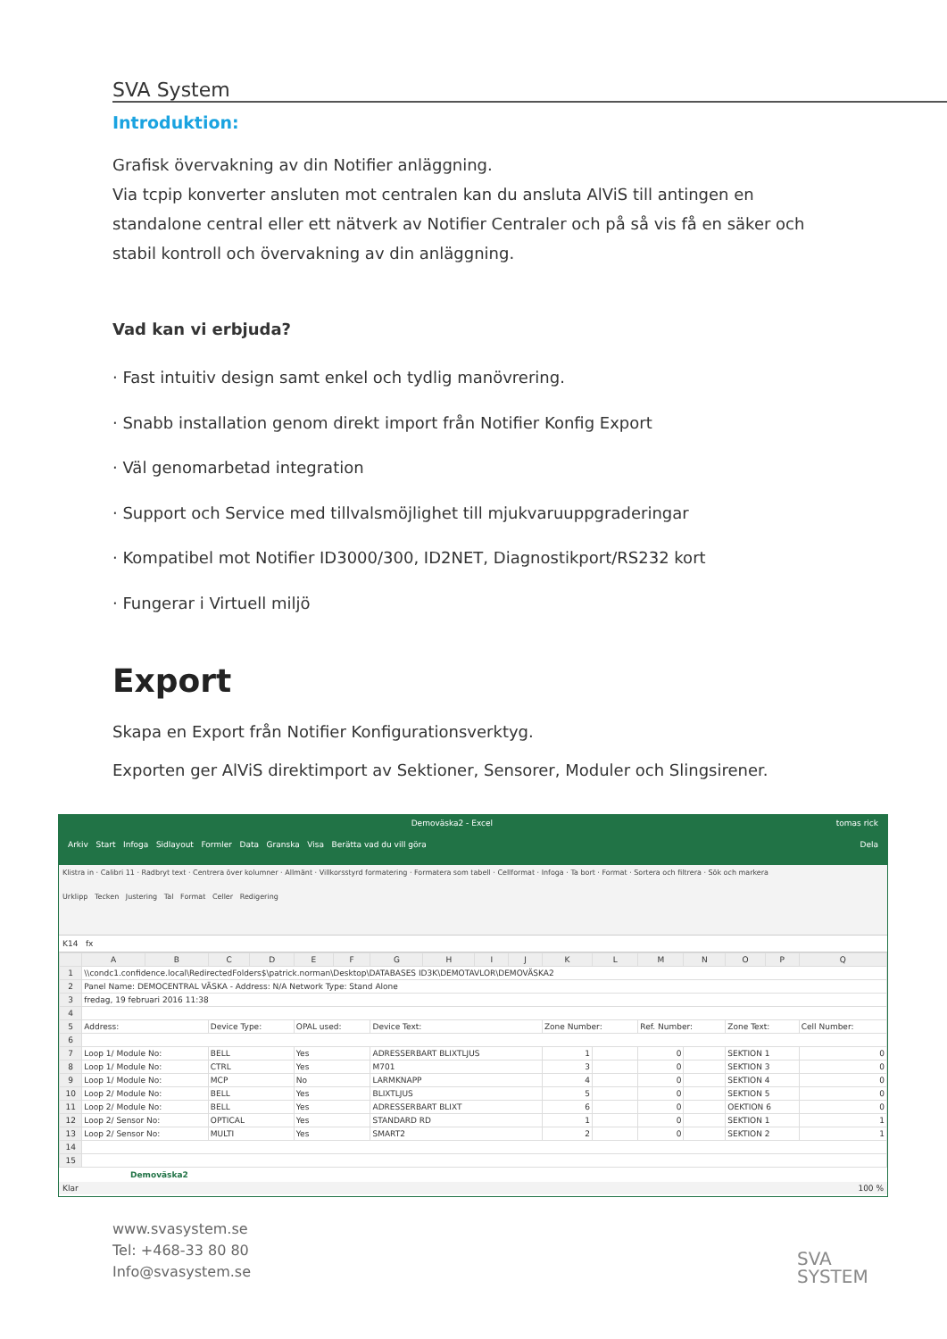SVA System
Introduktion:
Grafisk övervakning av din Notifier anläggning.
Via tcpip konverter ansluten mot centralen kan du ansluta AlViS till antingen en standalone central eller ett nätverk av Notifier Centraler och på så vis få en säker och stabil kontroll och övervakning av din anläggning.
Vad kan vi erbjuda?
· Fast intuitiv design samt enkel och tydlig manövrering.
· Snabb installation genom direkt import från Notifier Konfig Export
· Väl genomarbetad integration
· Support och Service med tillvalsmöjlighet till mjukvaruuppgraderingar
· Kompatibel mot Notifier ID3000/300, ID2NET, Diagnostikport/RS232 kort
· Fungerar i Virtuell miljö
Export
Skapa en Export från Notifier Konfigurationsverktyg.
Exporten ger AlViS direktimport av Sektioner, Sensorer, Moduler och Slingsirener.
Demoväska2 - Excel tomas rick
Arkiv Start Infoga Sidlayout Formler Data Granska Visa Berätta vad du vill göra Dela
Klistra in · Calibri 11 · Radbryt text · Centrera över kolumner · Allmänt · Villkorsstyrd formatering · Formatera som tabell · Cellformat · Infoga · Ta bort · Format · Sortera och filtrera · Sök och markera
Urklipp Tecken Justering Tal Format Celler Redigering
K14 fx
| | A | B | C | D | E | F | G | H | I | J | K | L | M | N | O | P | Q |
| --- | --- | --- | --- | --- | --- | --- | --- | --- | --- | --- | --- | --- | --- | --- | --- | --- | --- |
| 1 | \\condc1.confidence.local\RedirectedFolders$\patrick.norman\Desktop\DATABASES ID3K\DEMOTAVLOR\DEMOVÄSKA2 | | | | | | | | | | | | | | | | |
| 2 | Panel Name: DEMOCENTRAL VÄSKA - Address: N/A Network Type: Stand Alone | | | | | | | | | | | | | | | | |
| 3 | fredag, 19 februari 2016 11:38 | | | | | | | | | | | | | | | | |
| 4 | | | | | | | | | | | | | | | | | |
| 5 | Address: | | Device Type: | | OPAL used: | | Device Text: | | | | Zone Number: | | Ref. Number: | | Zone Text: | | Cell Number: |
| 6 | | | | | | | | | | | | | | | | | |
| 7 | Loop 1/ Module No: | | BELL | | Yes | | ADRESSERBART BLIXTLJUS | | | | 1 | | 0 | | SEKTION 1 | | 0 |
| 8 | Loop 1/ Module No: | | CTRL | | Yes | | M701 | | | | 3 | | 0 | | SEKTION 3 | | 0 |
| 9 | Loop 1/ Module No: | | MCP | | No | | LARMKNAPP | | | | 4 | | 0 | | SEKTION 4 | | 0 |
| 10 | Loop 2/ Module No: | | BELL | | Yes | | BLIXTLJUS | | | | 5 | | 0 | | SEKTION 5 | | 0 |
| 11 | Loop 2/ Module No: | | BELL | | Yes | | ADRESSERBART BLIXT | | | | 6 | | 0 | | OEKTION 6 | | 0 |
| 12 | Loop 2/ Sensor No: | | OPTICAL | | Yes | | STANDARD RD | | | | 1 | | 0 | | SEKTION 1 | | 1 |
| 13 | Loop 2/ Sensor No: | | MULTI | | Yes | | SMART2 | | | | 2 | | 0 | | SEKTION 2 | | 1 |
| 14 | | | | | | | | | | | | | | | | | |
| 15 | | | | | | | | | | | | | | | | | |
Demoväska2
Klar 100 %
www.svasystem.se
Tel: +468-33 80 80
Info@svasystem.se
SVA
SYSTEM